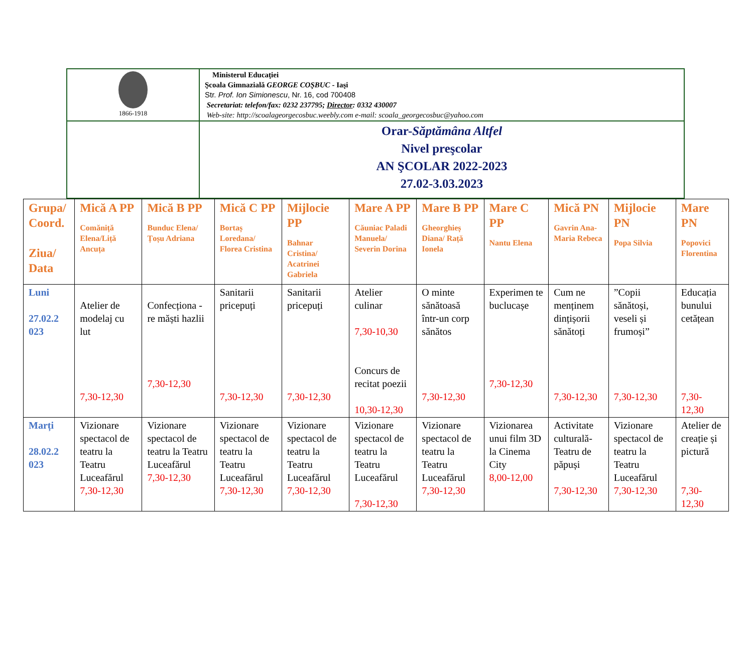| 1866-1918 | Ministerul Educaţiei Şcoala Gimnazială GEORGE COŞBUC - Iaşi Str. Prof. Ion Simionescu , Nr. 16, cod 700408 Secretariat: telefon/fax: 0232 237795; Director : 0332 430007 Web-site: http://scoalageorgecosbuc.weebly.com e-mail: scoala_georgecosbuc@yahoo.com |
| | Orar- Săptămâna Altfel Nivel preşcolar AN ŞCOLAR 2022-2023 27.02-3.03.2023 |
| Grupa/ Coord. Ziua/ Data | Mică A PP Comăniță Elena/Liță Ancuța | Mică B PP Bunduc Elena/Țoșu Adriana | Mică C PP Bortaș Loredana/ Florea Cristina | Mijlocie PP Bahnar Cristina/ Acatrinei Gabriela | Mare A PP Căuniac Paladi Manuela/ Severin Dorina | Mare B PP Gheorghieș Diana/ Rață Ionela | Mare C PP Nantu Elena | Mică PN Gavrin Ana-Maria Rebeca | Mijlocie PN Popa Silvia | Mare PN Popovici Florentina |
| --- | --- | --- | --- | --- | --- | --- | --- | --- | --- | --- |
| Luni 27.02.2 023 | Atelier de modelaj cu lut 7,30-12,30 | Confecționa -re măști hazlii 7,30-12,30 | Sanitarii pricepuți 7,30-12,30 | Sanitarii pricepuți 7,30-12,30 | Atelier culinar 7,30-10,30 Concurs de recitat poezii 10,30-12,30 | O minte sănătoasă într-un corp sănătos 7,30-12,30 | Experimen te buclucașe 7,30-12,30 | Cum ne menținem dințișorii sănătoți 7,30-12,30 | ”Copii sănătoși, veseli și frumoși” 7,30-12,30 | Educația bunului cetățean 7,30-12,30 |
| Marți 28.02.2 023 | Vizionare spectacol de teatru la Teatru Luceafărul 7,30-12,30 | Vizionare spectacol de teatru la Teatru Luceafărul 7,30-12,30 | Vizionare spectacol de teatru la Teatru Luceafărul 7,30-12,30 | Vizionare spectacol de teatru la Teatru Luceafărul 7,30-12,30 | Vizionare spectacol de teatru la Teatru Luceafărul 7,30-12,30 | Vizionare spectacol de teatru la Teatru Luceafărul 7,30-12,30 | Vizionarea unui film 3D la Cinema City 8,00-12,00 | Activitate culturală- Teatru de păpuși 7,30-12,30 | Vizionare spectacol de teatru la Teatru Luceafărul 7,30-12,30 | Atelier de creație și pictură 7,30-12,30 |